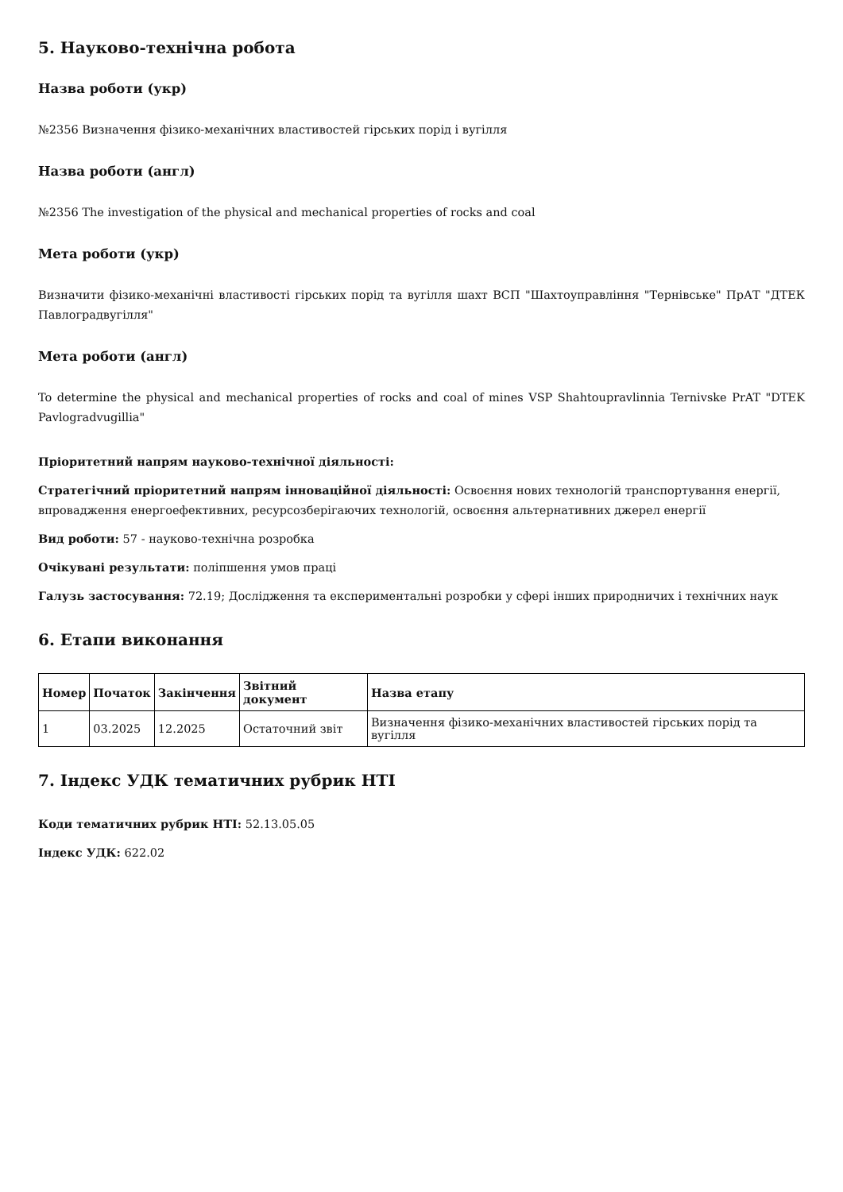5. Науково-технічна робота
Назва роботи (укр)
№2356 Визначення фізико-механічних властивостей гірських порід і вугілля
Назва роботи (англ)
№2356 The investigation of the physical and mechanical properties of rocks and coal
Мета роботи (укр)
Визначити фізико-механічні властивості гірських порід та вугілля шахт ВСП "Шахтоуправління "Тернівське" ПрАТ "ДТЕК Павлоградвугілля"
Мета роботи (англ)
To determine the physical and mechanical properties of rocks and coal of mines VSP Shahtoupravlinnia Ternivske PrAT "DTEK Pavlogradvugillia"
Пріоритетний напрям науково-технічної діяльності:
Стратегічний пріоритетний напрям інноваційної діяльності: Освоєння нових технологій транспортування енергії, впровадження енергоефективних, ресурсозберігаючих технологій, освоєння альтернативних джерел енергії
Вид роботи: 57 - науково-технічна розробка
Очікувані результати: поліпшення умов праці
Галузь застосування: 72.19; Дослідження та експериментальні розробки у сфері інших природничих і технічних наук
6. Етапи виконання
| Номер | Початок | Закінчення | Звітний документ | Назва етапу |
| --- | --- | --- | --- | --- |
| 1 | 03.2025 | 12.2025 | Остаточний звіт | Визначення фізико-механічних властивостей гірських порід та вугілля |
7. Індекс УДК тематичних рубрик НТІ
Коди тематичних рубрик НТІ: 52.13.05.05
Індекс УДК: 622.02